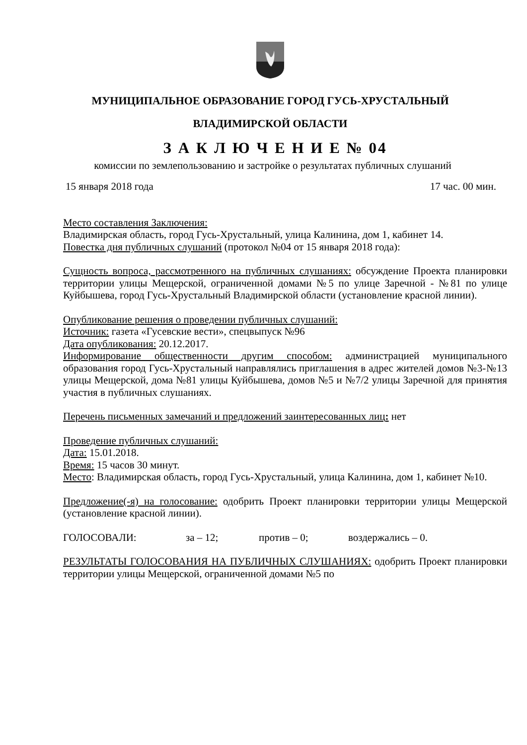МУНИЦИПАЛЬНОЕ ОБРАЗОВАНИЕ ГОРОД ГУСЬ-ХРУСТАЛЬНЫЙ
ВЛАДИМИРСКОЙ ОБЛАСТИ
З А К Л Ю Ч Е Н И Е № 04
комиссии по землепользованию и застройке о результатах публичных слушаний
15 января 2018 года 17 час. 00 мин.
Место составления Заключения:
Владимирская область, город Гусь-Хрустальный, улица Калинина, дом 1, кабинет 14.
Повестка дня публичных слушаний (протокол №04 от 15 января 2018 года):
Сущность вопроса, рассмотренного на публичных слушаниях: обсуждение Проекта планировки территории улицы Мещерской, ограниченной домами №5 по улице Заречной - №81 по улице Куйбышева, город Гусь-Хрустальный Владимирской области (установление красной линии).
Опубликование решения о проведении публичных слушаний:
Источник: газета «Гусевские вести», спецвыпуск №96
Дата опубликования: 20.12.2017.
Информирование общественности другим способом: администрацией муниципального образования город Гусь-Хрустальный направлялись приглашения в адрес жителей домов №3-№13 улицы Мещерской, дома №81 улицы Куйбышева, домов №5 и №7/2 улицы Заречной для принятия участия в публичных слушаниях.
Перечень письменных замечаний и предложений заинтересованных лиц: нет
Проведение публичных слушаний:
Дата: 15.01.2018.
Время: 15 часов 30 минут.
Место: Владимирская область, город Гусь-Хрустальный, улица Калинина, дом 1, кабинет №10.
Предложение(-я) на голосование: одобрить Проект планировки территории улицы Мещерской (установление красной линии).
ГОЛОСОВАЛИ: за – 12; против – 0; воздержались – 0.
РЕЗУЛЬТАТЫ ГОЛОСОВАНИЯ НА ПУБЛИЧНЫХ СЛУШАНИЯХ: одобрить Проект планировки территории улицы Мещерской, ограниченной домами №5 по